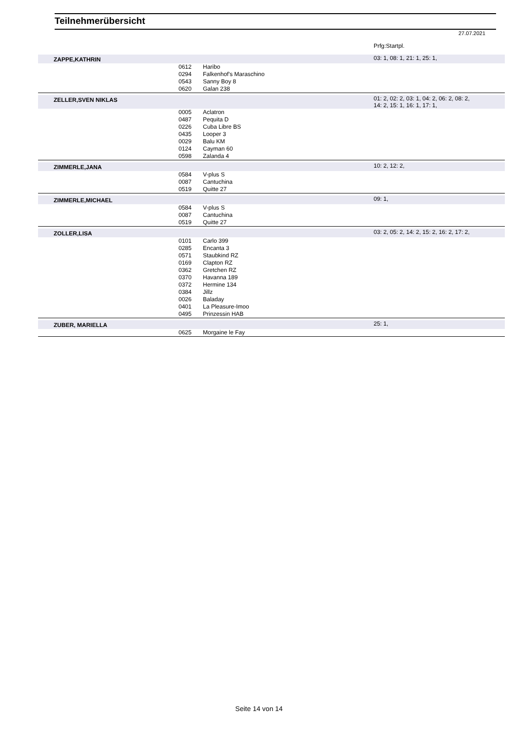Teilnehmerübersicht
27.07.2021
| | | | Prfg:Startpl. |
| ZAPPE,KATHRIN | | | 03: 1, 08: 1, 21: 1, 25: 1, |
| | 0612 | Haribo | |
| | 0294 | Falkenhof's Maraschino | |
| | 0543 | Sanny Boy 8 | |
| | 0620 | Galan 238 | |
| ZELLER,SVEN NIKLAS | | | 01: 2, 02: 2, 03: 1, 04: 2, 06: 2, 08: 2, 14: 2, 15: 1, 16: 1, 17: 1, |
| | 0005 | Aclatron | |
| | 0487 | Pequita D | |
| | 0226 | Cuba Libre BS | |
| | 0435 | Looper 3 | |
| | 0029 | Balu KM | |
| | 0124 | Cayman 60 | |
| | 0598 | Zalanda 4 | |
| ZIMMERLE,JANA | | | 10: 2, 12: 2, |
| | 0584 | V-plus S | |
| | 0087 | Cantuchina | |
| | 0519 | Quitte 27 | |
| ZIMMERLE,MICHAEL | | | 09: 1, |
| | 0584 | V-plus S | |
| | 0087 | Cantuchina | |
| | 0519 | Quitte 27 | |
| ZOLLER,LISA | | | 03: 2, 05: 2, 14: 2, 15: 2, 16: 2, 17: 2, |
| | 0101 | Carlo 399 | |
| | 0285 | Encanta 3 | |
| | 0571 | Staubkind RZ | |
| | 0169 | Clapton RZ | |
| | 0362 | Gretchen RZ | |
| | 0370 | Havanna 189 | |
| | 0372 | Hermine 134 | |
| | 0384 | Jillz | |
| | 0026 | Baladay | |
| | 0401 | La Pleasure-Imoo | |
| | 0495 | Prinzessin HAB | |
| ZUBER, MARIELLA | | | 25: 1, |
| | 0625 | Morgaine le Fay | |
Seite 14 von 14